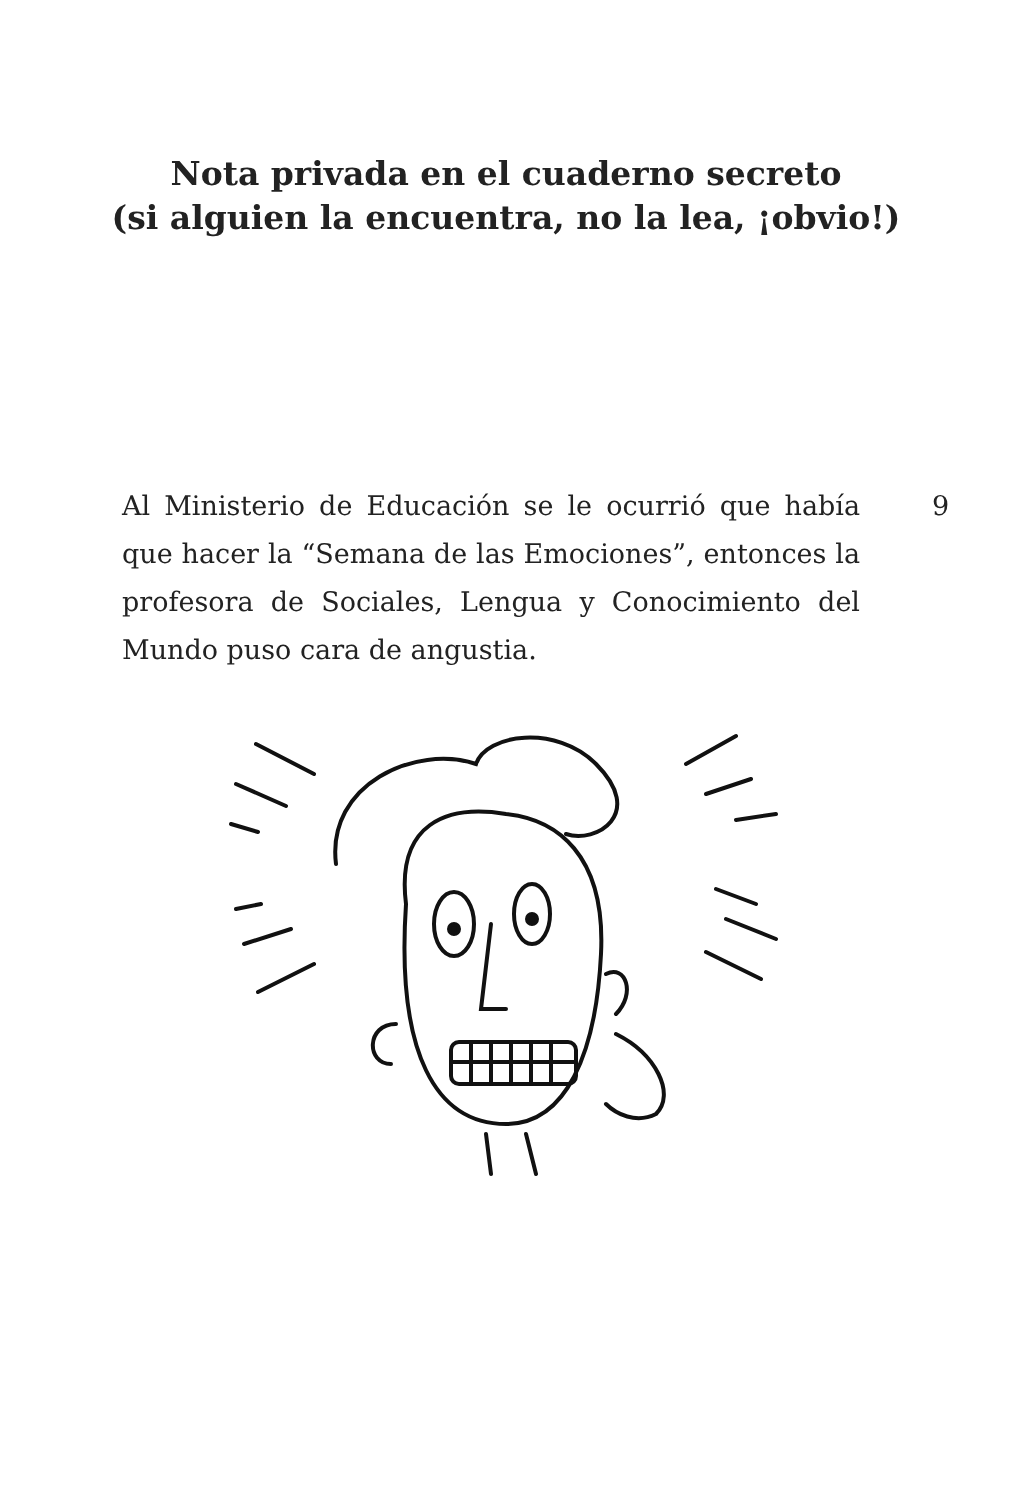Nota privada en el cuaderno secreto
(si alguien la encuentra, no la lea, ¡obvio!)
Al Ministerio de Educación se le ocurrió que había que hacer la “Semana de las Emociones”, entonces la profesora de Sociales, Lengua y Conocimiento del Mundo puso cara de angustia.
9